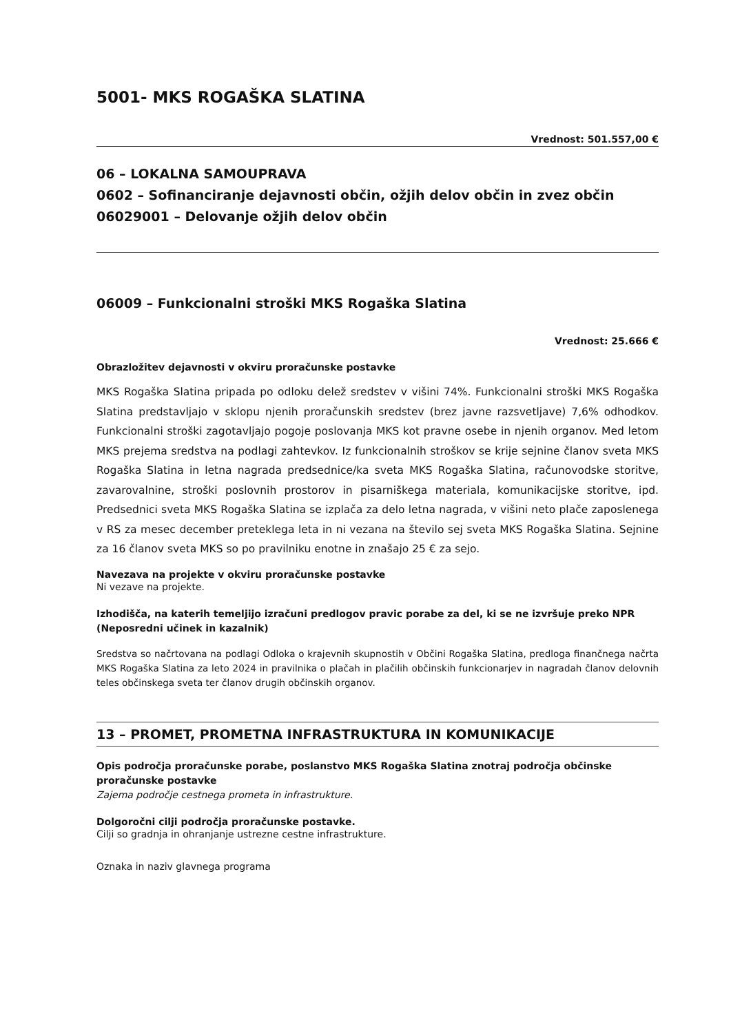5001- MKS ROGAŠKA SLATINA
Vrednost: 501.557,00 €
06 – LOKALNA SAMOUPRAVA
0602 – Sofinanciranje dejavnosti občin, ožjih delov občin in zvez občin
06029001 – Delovanje ožjih delov občin
06009 – Funkcionalni stroški MKS Rogaška Slatina
Vrednost: 25.666 €
Obrazložitev dejavnosti v okviru proračunske postavke
MKS Rogaška Slatina pripada po odloku delež sredstev v višini 74%. Funkcionalni stroški MKS Rogaška Slatina predstavljajo v sklopu njenih proračunskih sredstev (brez javne razsvetljave) 7,6% odhodkov. Funkcionalni stroški zagotavljajo pogoje poslovanja MKS kot pravne osebe in njenih organov. Med letom MKS prejema sredstva na podlagi zahtevkov. Iz funkcionalnih stroškov se krije sejnine članov sveta MKS Rogaška Slatina in letna nagrada predsednice/ka sveta MKS Rogaška Slatina, računovodske storitve, zavarovalnine, stroški poslovnih prostorov in pisarniškega materiala, komunikacijske storitve, ipd. Predsednici sveta MKS Rogaška Slatina se izplača za delo letna nagrada, v višini neto plače zaposlenega v RS za mesec december preteklega leta in ni vezana na število sej sveta MKS Rogaška Slatina. Sejnine za 16 članov sveta MKS so po pravilniku enotne in znašajo 25 € za sejo.
Navezava na projekte v okviru proračunske postavke
Ni vezave na projekte.
Izhodišča, na katerih temeljijo izračuni predlogov pravic porabe za del, ki se ne izvršuje preko NPR (Neposredni učinek in kazalnik)
Sredstva so načrtovana na podlagi Odloka o krajevnih skupnostih v Občini Rogaška Slatina, predloga finančnega načrta MKS Rogaška Slatina za leto 2024 in pravilnika o plačah in plačilih občinskih funkcionarjev in nagradah članov delovnih teles občinskega sveta ter članov drugih občinskih organov.
13 – PROMET, PROMETNA INFRASTRUKTURA IN KOMUNIKACIJE
Opis področja proračunske porabe, poslanstvo MKS Rogaška Slatina znotraj področja občinske proračunske postavke
Zajema področje cestnega prometa in infrastrukture.
Dolgoročni cilji področja proračunske postavke.
Cilji so gradnja in ohranjanje ustrezne cestne infrastrukture.
Oznaka in naziv glavnega programa